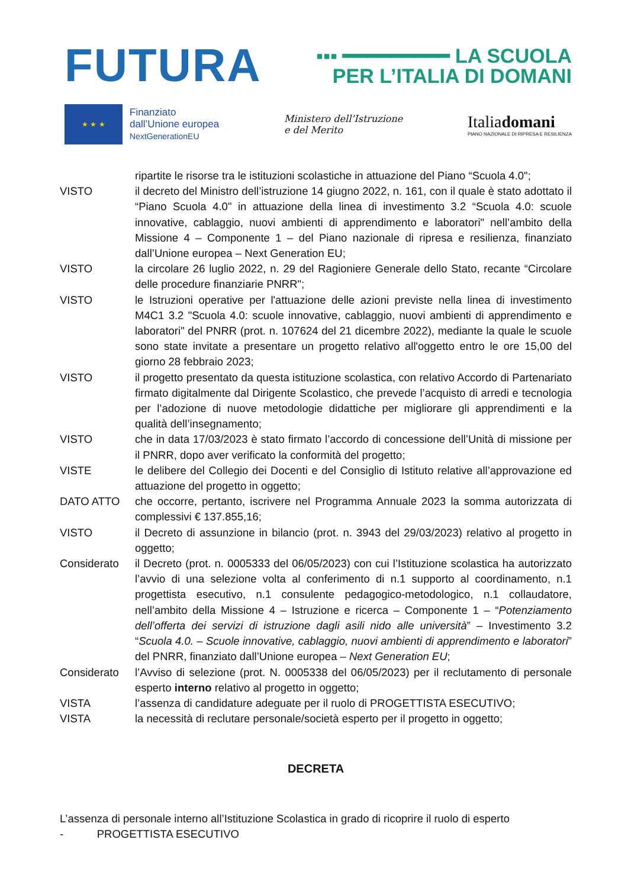FUTURA
▪▪▪ ━━━━━━━━━ LA SCUOLA
PER L’ITALIA DI DOMANI
★ ★ ★
Finanziato
dall’Unione europea
NextGenerationEU
Ministero dell’Istruzione
e del Merito
Italiadomani
PIANO NAZIONALE DI RIPRESA E RESILIENZA
ripartite le risorse tra le istituzioni scolastiche in attuazione del Piano “Scuola 4.0";
VISTO il decreto del Ministro dell’istruzione 14 giugno 2022, n. 161, con il quale è stato adottato il “Piano Scuola 4.0" in attuazione della linea di investimento 3.2 “Scuola 4.0: scuole innovative, cablaggio, nuovi ambienti di apprendimento e laboratori" nell’ambito della Missione 4 – Componente 1 – del Piano nazionale di ripresa e resilienza, finanziato dall’Unione europea – Next Generation EU;
VISTO la circolare 26 luglio 2022, n. 29 del Ragioniere Generale dello Stato, recante “Circolare delle procedure finanziarie PNRR";
VISTO le Istruzioni operative per l'attuazione delle azioni previste nella linea di investimento M4C1 3.2 "Scuola 4.0: scuole innovative, cablaggio, nuovi ambienti di apprendimento e laboratori" del PNRR (prot. n. 107624 del 21 dicembre 2022), mediante la quale le scuole sono state invitate a presentare un progetto relativo all'oggetto entro le ore 15,00 del giorno 28 febbraio 2023;
VISTO il progetto presentato da questa istituzione scolastica, con relativo Accordo di Partenariato firmato digitalmente dal Dirigente Scolastico, che prevede l’acquisto di arredi e tecnologia per l’adozione di nuove metodologie didattiche per migliorare gli apprendimenti e la qualità dell’insegnamento;
VISTO che in data 17/03/2023 è stato firmato l’accordo di concessione dell’Unità di missione per il PNRR, dopo aver verificato la conformità del progetto;
VISTE le delibere del Collegio dei Docenti e del Consiglio di Istituto relative all’approvazione ed attuazione del progetto in oggetto;
DATO ATTO che occorre, pertanto, iscrivere nel Programma Annuale 2023 la somma autorizzata di complessivi € 137.855,16;
VISTO il Decreto di assunzione in bilancio (prot. n. 3943 del 29/03/2023) relativo al progetto in oggetto;
Considerato il Decreto (prot. n. 0005333 del 06/05/2023) con cui l’Istituzione scolastica ha autorizzato l’avvio di una selezione volta al conferimento di n.1 supporto al coordinamento, n.1 progettista esecutivo, n.1 consulente pedagogico-metodologico, n.1 collaudatore, nell’ambito della Missione 4 – Istruzione e ricerca – Componente 1 – “Potenziamento dell’offerta dei servizi di istruzione dagli asili nido alle università” – Investimento 3.2 “Scuola 4.0. – Scuole innovative, cablaggio, nuovi ambienti di apprendimento e laboratori” del PNRR, finanziato dall’Unione europea – Next Generation EU;
Considerato l’Avviso di selezione (prot. N. 0005338 del 06/05/2023) per il reclutamento di personale esperto interno relativo al progetto in oggetto;
VISTA l’assenza di candidature adeguate per il ruolo di PROGETTISTA ESECUTIVO;
VISTA la necessità di reclutare personale/società esperto per il progetto in oggetto;
DECRETA
L’assenza di personale interno all’Istituzione Scolastica in grado di ricoprire il ruolo di esperto
- PROGETTISTA ESECUTIVO